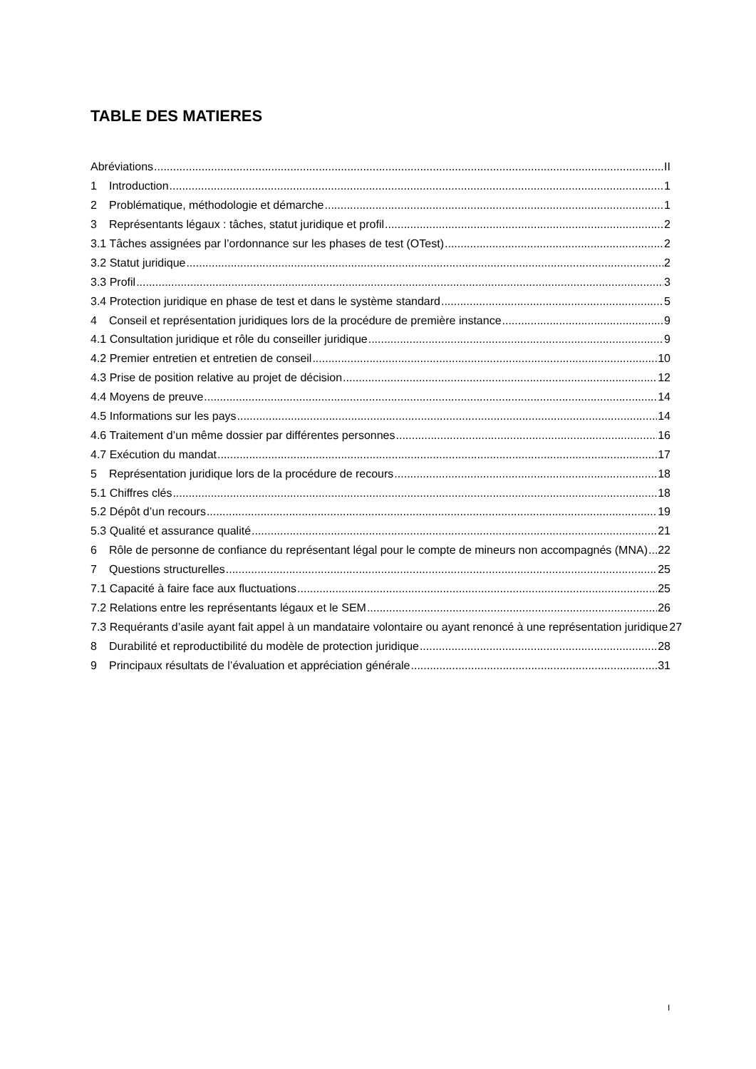TABLE DES MATIERES
Abréviations II
1 Introduction 1
2 Problématique, méthodologie et démarche 1
3 Représentants légaux : tâches, statut juridique et profil 2
3.1 Tâches assignées par l’ordonnance sur les phases de test (OTest) 2
3.2 Statut juridique 2
3.3 Profil 3
3.4 Protection juridique en phase de test et dans le système standard 5
4 Conseil et représentation juridiques lors de la procédure de première instance 9
4.1 Consultation juridique et rôle du conseiller juridique 9
4.2 Premier entretien et entretien de conseil 10
4.3 Prise de position relative au projet de décision 12
4.4 Moyens de preuve 14
4.5 Informations sur les pays 14
4.6 Traitement d’un même dossier par différentes personnes 16
4.7 Exécution du mandat 17
5 Représentation juridique lors de la procédure de recours 18
5.1 Chiffres clés 18
5.2 Dépôt d’un recours 19
5.3 Qualité et assurance qualité 21
6 Rôle de personne de confiance du représentant légal pour le compte de mineurs non accompagnés (MNA) 22
7 Questions structurelles 25
7.1 Capacité à faire face aux fluctuations 25
7.2 Relations entre les représentants légaux et le SEM 26
7.3 Requérants d’asile ayant fait appel à un mandataire volontaire ou ayant renoncé à une représentation juridique 27
8 Durabilité et reproductibilité du modèle de protection juridique 28
9 Principaux résultats de l’évaluation et appréciation générale 31
I